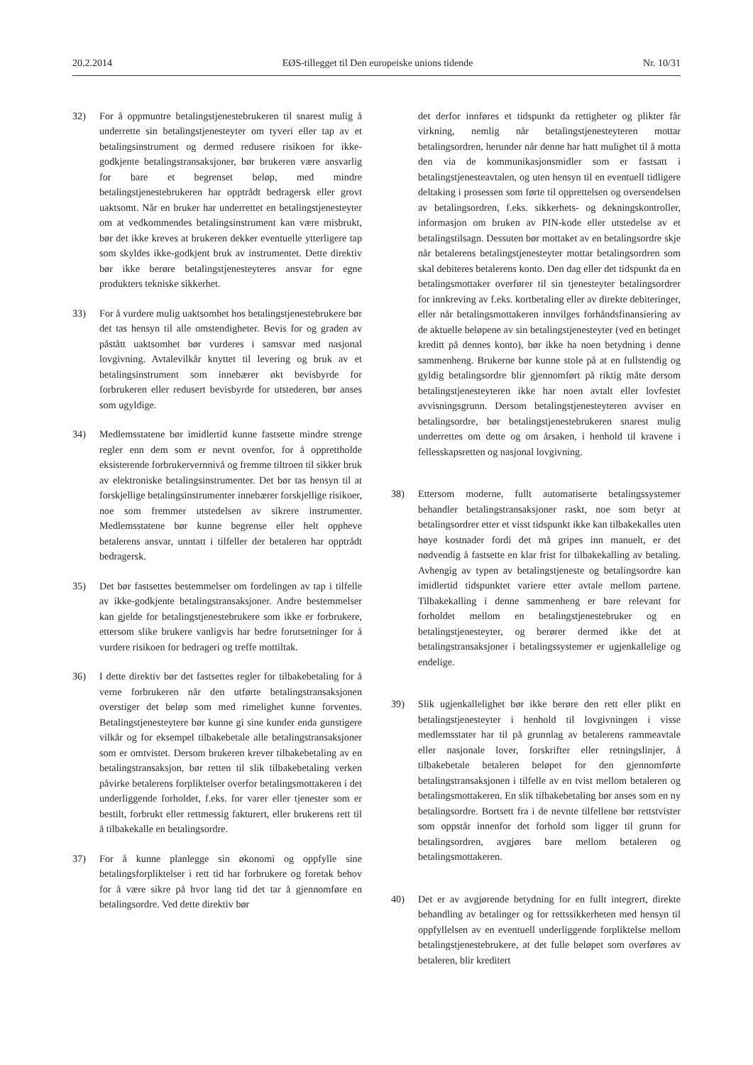20.2.2014 EØS-tillegget til Den europeiske unions tidende Nr. 10/31
32) For å oppmuntre betalingstjenestebrukeren til snarest mulig å underrette sin betalingstjenesteyter om tyveri eller tap av et betalingsinstrument og dermed redusere risikoen for ikke-godkjente betalingstransaksjoner, bør brukeren være ansvarlig for bare et begrenset beløp, med mindre betalingstjenestebrukeren har opptrådt bedragersk eller grovt uaktsomt. Når en bruker har underrettet en betalingstjenesteyter om at vedkommendes betalingsinstrument kan være misbrukt, bør det ikke kreves at brukeren dekker eventuelle ytterligere tap som skyldes ikke-godkjent bruk av instrumentet. Dette direktiv bør ikke berøre betalingstjenesteyteres ansvar for egne produkters tekniske sikkerhet.
33) For å vurdere mulig uaktsomhet hos betalingstjenestebrukere bør det tas hensyn til alle omstendigheter. Bevis for og graden av påstått uaktsomhet bør vurderes i samsvar med nasjonal lovgivning. Avtalevilkår knyttet til levering og bruk av et betalingsinstrument som innebærer økt bevisbyrde for forbrukeren eller redusert bevisbyrde for utstederen, bør anses som ugyldige.
34) Medlemsstatene bør imidlertid kunne fastsette mindre strenge regler enn dem som er nevnt ovenfor, for å opprettholde eksisterende forbrukervernnivå og fremme tiltroen til sikker bruk av elektroniske betalingsinstrumenter. Det bør tas hensyn til at forskjellige betalingsinstrumenter innebærer forskjellige risikoer, noe som fremmer utstedelsen av sikrere instrumenter. Medlemsstatene bør kunne begrense eller helt oppheve betalerens ansvar, unntatt i tilfeller der betaleren har opptrådt bedragersk.
35) Det bør fastsettes bestemmelser om fordelingen av tap i tilfelle av ikke-godkjente betalingstransaksjoner. Andre bestemmelser kan gjelde for betalingstjenestebrukere som ikke er forbrukere, ettersom slike brukere vanligvis har bedre forutsetninger for å vurdere risikoen for bedrageri og treffe mottiltak.
36) I dette direktiv bør det fastsettes regler for tilbakebetaling for å verne forbrukeren når den utførte betalingstransaksjonen overstiger det beløp som med rimelighet kunne forventes. Betalingstjenesteytere bør kunne gi sine kunder enda gunstigere vilkår og for eksempel tilbakebetale alle betalingstransaksjoner som er omtvistet. Dersom brukeren krever tilbakebetaling av en betalingstransaksjon, bør retten til slik tilbakebetaling verken påvirke betalerens forpliktelser overfor betalingsmottakeren i det underliggende forholdet, f.eks. for varer eller tjenester som er bestilt, forbrukt eller rettmessig fakturert, eller brukerens rett til å tilbakekalle en betalingsordre.
37) For å kunne planlegge sin økonomi og oppfylle sine betalingsforpliktelser i rett tid har forbrukere og foretak behov for å være sikre på hvor lang tid det tar å gjennomføre en betalingsordre. Ved dette direktiv bør
det derfor innføres et tidspunkt da rettigheter og plikter får virkning, nemlig når betalingstjenesteyteren mottar betalingsordren, herunder når denne har hatt mulighet til å motta den via de kommunikasjonsmidler som er fastsatt i betalingstjenesteavtalen, og uten hensyn til en eventuell tidligere deltaking i prosessen som førte til opprettelsen og oversendelsen av betalingsordren, f.eks. sikkerhets- og dekningskontroller, informasjon om bruken av PIN-kode eller utstedelse av et betalingstilsagn. Dessuten bør mottaket av en betalingsordre skje når betalerens betalingstjenesteyter mottar betalingsordren som skal debiteres betalerens konto. Den dag eller det tidspunkt da en betalingsmottaker overfører til sin tjenesteyter betalingsordrer for innkreving av f.eks. kortbetaling eller av direkte debiteringer, eller når betalingsmottakeren innvilges forhåndsfinansiering av de aktuelle beløpene av sin betalingstjenesteyter (ved en betinget kreditt på dennes konto), bør ikke ha noen betydning i denne sammenheng. Brukerne bør kunne stole på at en fullstendig og gyldig betalingsordre blir gjennomført på riktig måte dersom betalingstjenesteyteren ikke har noen avtalt eller lovfestet avvisningsgrunn. Dersom betalingstjenesteyteren avviser en betalingsordre, bør betalingstjenestebrukeren snarest mulig underrettes om dette og om årsaken, i henhold til kravene i fellesskapsretten og nasjonal lovgivning.
38) Ettersom moderne, fullt automatiserte betalingssystemer behandler betalingstransaksjoner raskt, noe som betyr at betalingsordrer etter et visst tidspunkt ikke kan tilbakekalles uten høye kostnader fordi det må gripes inn manuelt, er det nødvendig å fastsette en klar frist for tilbakekalling av betaling. Avhengig av typen av betalingstjeneste og betalingsordre kan imidlertid tidspunktet variere etter avtale mellom partene. Tilbakekalling i denne sammenheng er bare relevant for forholdet mellom en betalingstjenestebruker og en betalingstjenesteyter, og berører dermed ikke det at betalingstransaksjoner i betalingssystemer er ugjenkallelige og endelige.
39) Slik ugjenkallelighet bør ikke berøre den rett eller plikt en betalingstjenesteyter i henhold til lovgivningen i visse medlemsstater har til på grunnlag av betalerens rammeavtale eller nasjonale lover, forskrifter eller retningslinjer, å tilbakebetale betaleren beløpet for den gjennomførte betalingstransaksjonen i tilfelle av en tvist mellom betaleren og betalingsmottakeren. En slik tilbakebetaling bør anses som en ny betalingsordre. Bortsett fra i de nevnte tilfellene bør rettstvister som oppstår innenfor det forhold som ligger til grunn for betalingsordren, avgjøres bare mellom betaleren og betalingsmottakeren.
40) Det er av avgjørende betydning for en fullt integrert, direkte behandling av betalinger og for rettssikkerheten med hensyn til oppfyllelsen av en eventuell underliggende forpliktelse mellom betalingstjenestebrukere, at det fulle beløpet som overføres av betaleren, blir kreditert